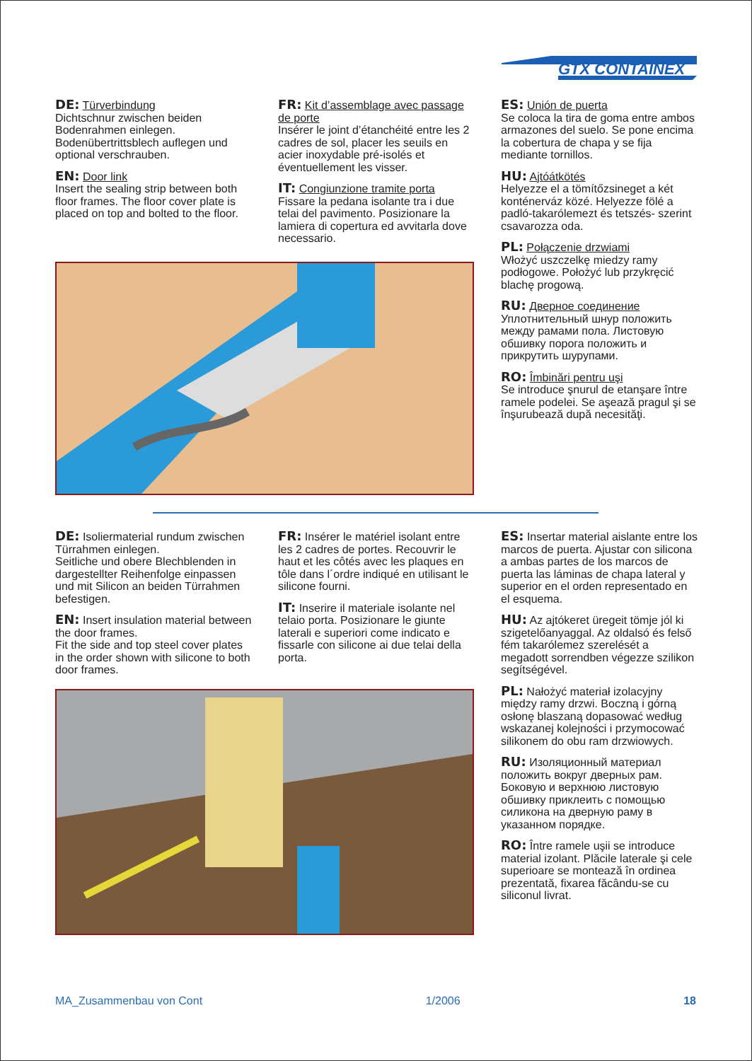GTX CONTAINEX
DE: Türverbindung
Dichtschnur zwischen beiden Bodenrahmen einlegen. Bodenübertrittsblech auflegen und optional verschrauben.
EN: Door link
Insert the sealing strip between both floor frames. The floor cover plate is placed on top and bolted to the floor.
FR: Kit d’assemblage avec passage de porte
Insérer le joint d’étanchéité entre les 2 cadres de sol, placer les seuils en acier inoxydable pré-isolés et éventuellement les visser.
IT: Congiunzione tramite porta
Fissare la pedana isolante tra i due telai del pavimento. Posizionare la lamiera di copertura ed avvitarla dove necessario.
ES: Unión de puerta
Se coloca la tira de goma entre ambos armazones del suelo. Se pone encima la cobertura de chapa y se fija mediante tornillos.
HU: Ajtóátkötés
Helyezze el a tömítőzsineget a két konténerváz közé. Helyezze fölé a padló-takarólemezt és tetszés- szerint csavarozza oda.
PL: Połączenie drzwiami
Włożyć uszczelkę miedzy ramy podłogowe. Położyć lub przykręcić blachę progową.
RU: Дверное соединение
Уплотнительный шнур положить между рамами пола. Листовую обшивку порога положить и прикрутить шурупами.
RO: Îmbinări pentru uşi
Se introduce şnurul de etanşare între ramele podelei. Se aşează pragul şi se înşurubează după necesităţi.
DE: Isoliermaterial rundum zwischen Türrahmen einlegen.
Seitliche und obere Blechblenden in dargestellter Reihenfolge einpassen und mit Silicon an beiden Türrahmen befestigen.
EN: Insert insulation material between the door frames.
Fit the side and top steel cover plates in the order shown with silicone to both door frames.
FR: Insérer le matériel isolant entre les 2 cadres de portes. Recouvrir le haut et les côtés avec les plaques en tôle dans l´ordre indiqué en utilisant le silicone fourni.
IT: Inserire il materiale isolante nel telaio porta. Posizionare le giunte laterali e superiori come indicato e fissarle con silicone ai due telai della porta.
ES: Insertar material aislante entre los marcos de puerta. Ajustar con silicona a ambas partes de los marcos de puerta las láminas de chapa lateral y superior en el orden representado en el esquema.
HU: Az ajtókeret üregeit tömje jól ki szigetelőanyaggal. Az oldalsó és felső fém takarólemez szerelését a megadott sorrendben végezze szilikon segítségével.
PL: Nałożyć materiał izolacyjny między ramy drzwi. Boczną i górną osłonę blaszaną dopasować według wskazanej kolejności i przymocować silikonem do obu ram drzwiowych.
RU: Изоляционный материал положить вокруг дверных рам. Боковую и верхнюю листовую обшивку приклеить с помощью силикона на дверную раму в указанном порядке.
RO: Între ramele uşii se introduce material izolant. Plăcile laterale şi cele superioare se montează în ordinea prezentată, fixarea făcându-se cu siliconul livrat.
MA_Zusammenbau von Cont 1/2006 18